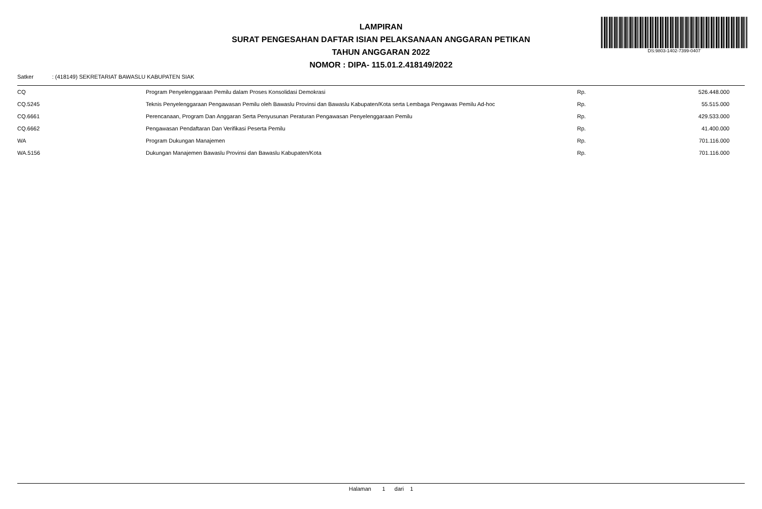LAMPIRAN
SURAT PENGESAHAN DAFTAR ISIAN PELAKSANAAN ANGGARAN PETIKAN
TAHUN ANGGARAN 2022
NOMOR : DIPA- 115.01.2.418149/2022
DS:9803-1402-7399-0407
Satker : (418149) SEKRETARIAT BAWASLU KABUPATEN SIAK
| CQ | Program Penyelenggaraan Pemilu dalam Proses Konsolidasi Demokrasi | Rp. | 526.448.000 |
| CQ.5245 | Teknis Penyelenggaraan Pengawasan Pemilu oleh Bawaslu Provinsi dan Bawaslu Kabupaten/Kota serta Lembaga Pengawas Pemilu Ad-hoc | Rp. | 55.515.000 |
| CQ.6661 | Perencanaan, Program Dan Anggaran Serta Penyusunan Peraturan Pengawasan Penyelenggaraan Pemilu | Rp. | 429.533.000 |
| CQ.6662 | Pengawasan Pendaftaran Dan Verifikasi Peserta Pemilu | Rp. | 41.400.000 |
| WA | Program Dukungan Manajemen | Rp. | 701.116.000 |
| WA.5156 | Dukungan Manajemen Bawaslu Provinsi dan Bawaslu Kabupaten/Kota | Rp. | 701.116.000 |
Halaman 1 dari 1